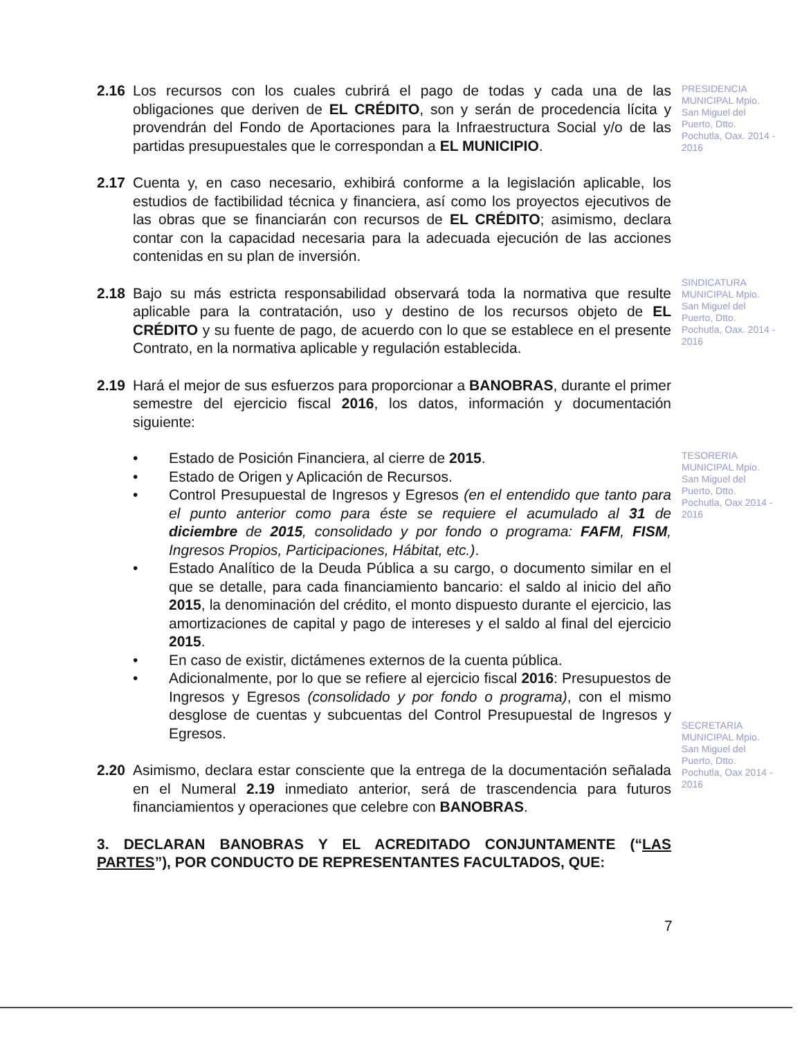2.16 Los recursos con los cuales cubrirá el pago de todas y cada una de las obligaciones que deriven de EL CRÉDITO, son y serán de procedencia lícita y provendrán del Fondo de Aportaciones para la Infraestructura Social y/o de las partidas presupuestales que le correspondan a EL MUNICIPIO.
2.17 Cuenta y, en caso necesario, exhibirá conforme a la legislación aplicable, los estudios de factibilidad técnica y financiera, así como los proyectos ejecutivos de las obras que se financiarán con recursos de EL CRÉDITO; asimismo, declara contar con la capacidad necesaria para la adecuada ejecución de las acciones contenidas en su plan de inversión.
2.18 Bajo su más estricta responsabilidad observará toda la normativa que resulte aplicable para la contratación, uso y destino de los recursos objeto de EL CRÉDITO y su fuente de pago, de acuerdo con lo que se establece en el presente Contrato, en la normativa aplicable y regulación establecida.
2.19 Hará el mejor de sus esfuerzos para proporcionar a BANOBRAS, durante el primer semestre del ejercicio fiscal 2016, los datos, información y documentación siguiente:
• Estado de Posición Financiera, al cierre de 2015.
• Estado de Origen y Aplicación de Recursos.
• Control Presupuestal de Ingresos y Egresos (en el entendido que tanto para el punto anterior como para éste se requiere el acumulado al 31 de diciembre de 2015, consolidado y por fondo o programa: FAFM, FISM, Ingresos Propios, Participaciones, Hábitat, etc.).
• Estado Analítico de la Deuda Pública a su cargo, o documento similar en el que se detalle, para cada financiamiento bancario: el saldo al inicio del año 2015, la denominación del crédito, el monto dispuesto durante el ejercicio, las amortizaciones de capital y pago de intereses y el saldo al final del ejercicio 2015.
• En caso de existir, dictámenes externos de la cuenta pública.
• Adicionalmente, por lo que se refiere al ejercicio fiscal 2016: Presupuestos de Ingresos y Egresos (consolidado y por fondo o programa), con el mismo desglose de cuentas y subcuentas del Control Presupuestal de Ingresos y Egresos.
2.20 Asimismo, declara estar consciente que la entrega de la documentación señalada en el Numeral 2.19 inmediato anterior, será de trascendencia para futuros financiamientos y operaciones que celebre con BANOBRAS.
3. DECLARAN BANOBRAS Y EL ACREDITADO CONJUNTAMENTE (“LAS PARTES”), POR CONDUCTO DE REPRESENTANTES FACULTADOS, QUE:
PRESIDENCIA MUNICIPAL Mpio. San Miguel del Puerto, Dtto. Pochutla, Oax. 2014 - 2016
SINDICATURA MUNICIPAL Mpio. San Miguel del Puerto, Dtto. Pochutla, Oax. 2014 - 2016
TESORERIA MUNICIPAL Mpio. San Miguel del Puerto, Dtto. Pochutla, Oax 2014 - 2016
SECRETARIA MUNICIPAL Mpio. San Miguel del Puerto, Dtto. Pochutla, Oax 2014 - 2016
7